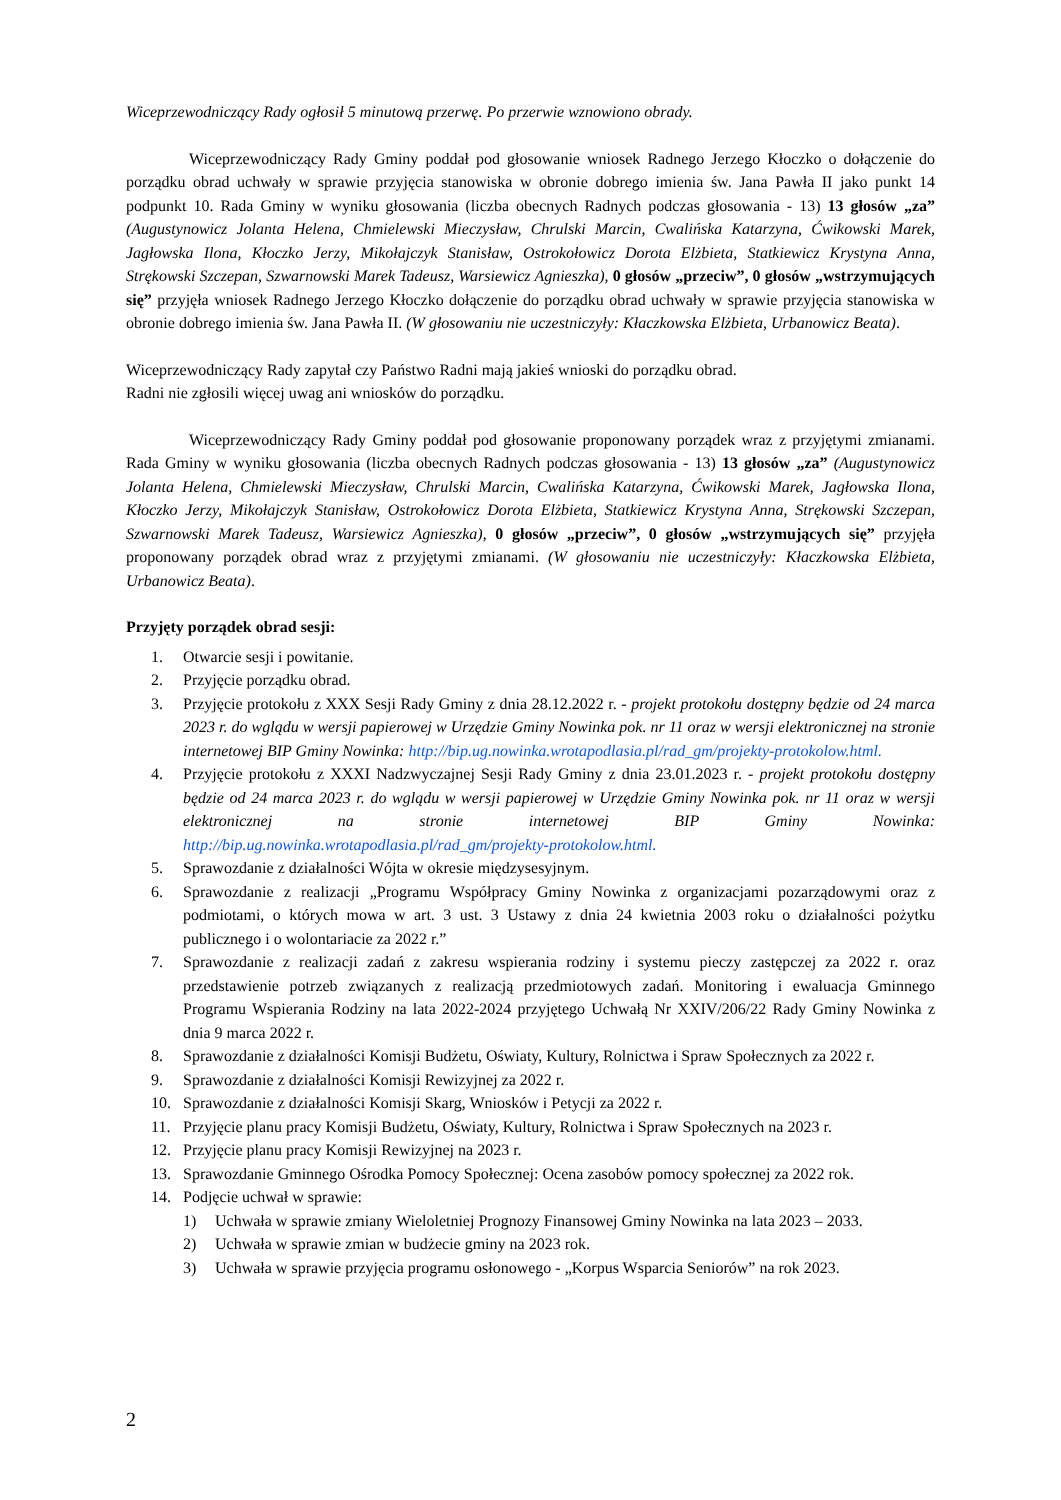Wiceprzewodniczący Rady ogłosił 5 minutową przerwę. Po przerwie wznowiono obrady.
Wiceprzewodniczący Rady Gminy poddał pod głosowanie wniosek Radnego Jerzego Kłoczko o dołączenie do porządku obrad uchwały w sprawie przyjęcia stanowiska w obronie dobrego imienia św. Jana Pawła II jako punkt 14 podpunkt 10. Rada Gminy w wyniku głosowania (liczba obecnych Radnych podczas głosowania - 13) 13 głosów „za” (Augustynowicz Jolanta Helena, Chmielewski Mieczysław, Chrulski Marcin, Cwalińska Katarzyna, Ćwikowski Marek, Jagłowska Ilona, Kłoczko Jerzy, Mikołajczyk Stanisław, Ostrokołowicz Dorota Elżbieta, Statkiewicz Krystyna Anna, Strękowski Szczepan, Szwarnowski Marek Tadeusz, Warsiewicz Agnieszka), 0 głosów „przeciw”, 0 głosów „wstrzymujących się” przyjęła wniosek Radnego Jerzego Kłoczko dołączenie do porządku obrad uchwały w sprawie przyjęcia stanowiska w obronie dobrego imienia św. Jana Pawła II. (W głosowaniu nie uczestniczyły: Kłaczkowska Elżbieta, Urbanowicz Beata).
Wiceprzewodniczący Rady zapytał czy Państwo Radni mają jakieś wnioski do porządku obrad.
Radni nie zgłosili więcej uwag ani wniosków do porządku.
Wiceprzewodniczący Rady Gminy poddał pod głosowanie proponowany porządek wraz z przyjętymi zmianami. Rada Gminy w wyniku głosowania (liczba obecnych Radnych podczas głosowania - 13) 13 głosów „za” (Augustynowicz Jolanta Helena, Chmielewski Mieczysław, Chrulski Marcin, Cwalińska Katarzyna, Ćwikowski Marek, Jagłowska Ilona, Kłoczko Jerzy, Mikołajczyk Stanisław, Ostrokołowicz Dorota Elżbieta, Statkiewicz Krystyna Anna, Strękowski Szczepan, Szwarnowski Marek Tadeusz, Warsiewicz Agnieszka), 0 głosów „przeciw”, 0 głosów „wstrzymujących się” przyjęła proponowany porządek obrad wraz z przyjętymi zmianami. (W głosowaniu nie uczestniczyły: Kłaczkowska Elżbieta, Urbanowicz Beata).
Przyjęty porządek obrad sesji:
1. Otwarcie sesji i powitanie.
2. Przyjęcie porządku obrad.
3. Przyjęcie protokołu z XXX Sesji Rady Gminy z dnia 28.12.2022 r. - projekt protokołu dostępny będzie od 24 marca 2023 r. do wglądu w wersji papierowej w Urzędzie Gminy Nowinka pok. nr 11 oraz w wersji elektronicznej na stronie internetowej BIP Gminy Nowinka: http://bip.ug.nowinka.wrotapodlasia.pl/rad_gm/projekty-protokolow.html.
4. Przyjęcie protokołu z XXXI Nadzwyczajnej Sesji Rady Gminy z dnia 23.01.2023 r. - projekt protokołu dostępny będzie od 24 marca 2023 r. do wglądu w wersji papierowej w Urzędzie Gminy Nowinka pok. nr 11 oraz w wersji elektronicznej na stronie internetowej BIP Gminy Nowinka: http://bip.ug.nowinka.wrotapodlasia.pl/rad_gm/projekty-protokolow.html.
5. Sprawozdanie z działalności Wójta w okresie międzysesyjnym.
6. Sprawozdanie z realizacji „Programu Współpracy Gminy Nowinka z organizacjami pozarządowymi oraz z podmiotami, o których mowa w art. 3 ust. 3 Ustawy z dnia 24 kwietnia 2003 roku o działalności pożytku publicznego i o wolontariacie za 2022 r.”
7. Sprawozdanie z realizacji zadań z zakresu wspierania rodziny i systemu pieczy zastępczej za 2022 r. oraz przedstawienie potrzeb związanych z realizacją przedmiotowych zadań. Monitoring i ewaluacja Gminnego Programu Wspierania Rodziny na lata 2022-2024 przyjętego Uchwałą Nr XXIV/206/22 Rady Gminy Nowinka z dnia 9 marca 2022 r.
8. Sprawozdanie z działalności Komisji Budżetu, Oświaty, Kultury, Rolnictwa i Spraw Społecznych za 2022 r.
9. Sprawozdanie z działalności Komisji Rewizyjnej za 2022 r.
10. Sprawozdanie z działalności Komisji Skarg, Wniosków i Petycji za 2022 r.
11. Przyjęcie planu pracy Komisji Budżetu, Oświaty, Kultury, Rolnictwa i Spraw Społecznych na 2023 r.
12. Przyjęcie planu pracy Komisji Rewizyjnej na 2023 r.
13. Sprawozdanie Gminnego Ośrodka Pomocy Społecznej: Ocena zasobów pomocy społecznej za 2022 rok.
14. Podjęcie uchwał w sprawie:
1) Uchwała w sprawie zmiany Wieloletniej Prognozy Finansowej Gminy Nowinka na lata 2023 – 2033.
2) Uchwała w sprawie zmian w budżecie gminy na 2023 rok.
3) Uchwała w sprawie przyjęcia programu osłonowego - „Korpus Wsparcia Seniorów” na rok 2023.
2